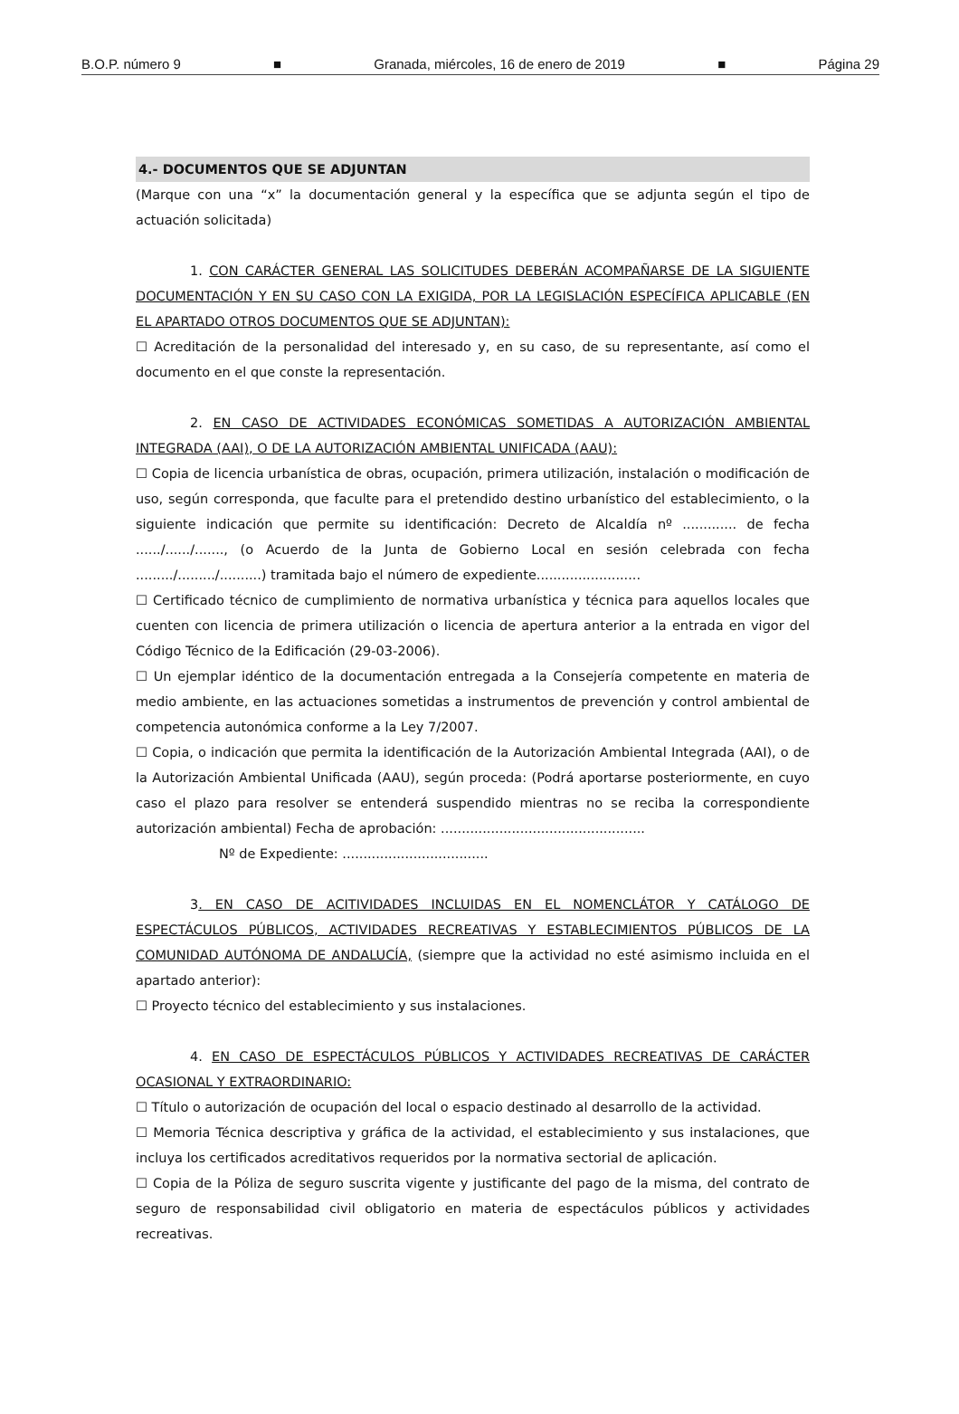B.O.P. número 9 ■ Granada, miércoles, 16 de enero de 2019 ■ Página 29
4.- DOCUMENTOS QUE SE ADJUNTAN
(Marque con una “x” la documentación general y la específica que se adjunta según el tipo de actuación solicitada)
1. CON CARÁCTER GENERAL LAS SOLICITUDES DEBERÁN ACOMPAÑARSE DE LA SIGUIENTE DOCUMENTACIÓN Y EN SU CASO CON LA EXIGIDA, POR LA LEGISLACIÓN ESPECÍFICA APLICABLE (EN EL APARTADO OTROS DOCUMENTOS QUE SE ADJUNTAN):
☐ Acreditación de la personalidad del interesado y, en su caso, de su representante, así como el documento en el que conste la representación.
2. EN CASO DE ACTIVIDADES ECONÓMICAS SOMETIDAS A AUTORIZACIÓN AMBIENTAL INTEGRADA (AAI), O DE LA AUTORIZACIÓN AMBIENTAL UNIFICADA (AAU):
☐ Copia de licencia urbanística de obras, ocupación, primera utilización, instalación o modificación de uso, según corresponda, que faculte para el pretendido destino urbanístico del establecimiento, o la siguiente indicación que permite su identificación: Decreto de Alcaldía nº ............. de fecha ....../....../......., (o Acuerdo de la Junta de Gobierno Local en sesión celebrada con fecha ........./........./..........) tramitada bajo el número de expediente.........................
☐ Certificado técnico de cumplimiento de normativa urbanística y técnica para aquellos locales que cuenten con licencia de primera utilización o licencia de apertura anterior a la entrada en vigor del Código Técnico de la Edificación (29-03-2006).
☐ Un ejemplar idéntico de la documentación entregada a la Consejería competente en materia de medio ambiente, en las actuaciones sometidas a instrumentos de prevención y control ambiental de competencia autonómica conforme a la Ley 7/2007.
☐ Copia, o indicación que permita la identificación de la Autorización Ambiental Integrada (AAI), o de la Autorización Ambiental Unificada (AAU), según proceda: (Podrá aportarse posteriormente, en cuyo caso el plazo para resolver se entenderá suspendido mientras no se reciba la correspondiente autorización ambiental) Fecha de aprobación: .................................................
Nº de Expediente: ...................................
3. EN CASO DE ACITIVIDADES INCLUIDAS EN EL NOMENCLÁTOR Y CATÁLOGO DE ESPECTÁCULOS PÚBLICOS, ACTIVIDADES RECREATIVAS Y ESTABLECIMIENTOS PÚBLICOS DE LA COMUNIDAD AUTÓNOMA DE ANDALUCÍA, (siempre que la actividad no esté asimismo incluida en el apartado anterior):
☐ Proyecto técnico del establecimiento y sus instalaciones.
4. EN CASO DE ESPECTÁCULOS PÚBLICOS Y ACTIVIDADES RECREATIVAS DE CARÁCTER OCASIONAL Y EXTRAORDINARIO:
☐ Título o autorización de ocupación del local o espacio destinado al desarrollo de la actividad.
☐ Memoria Técnica descriptiva y gráfica de la actividad, el establecimiento y sus instalaciones, que incluya los certificados acreditativos requeridos por la normativa sectorial de aplicación.
☐ Copia de la Póliza de seguro suscrita vigente y justificante del pago de la misma, del contrato de seguro de responsabilidad civil obligatorio en materia de espectáculos públicos y actividades recreativas.